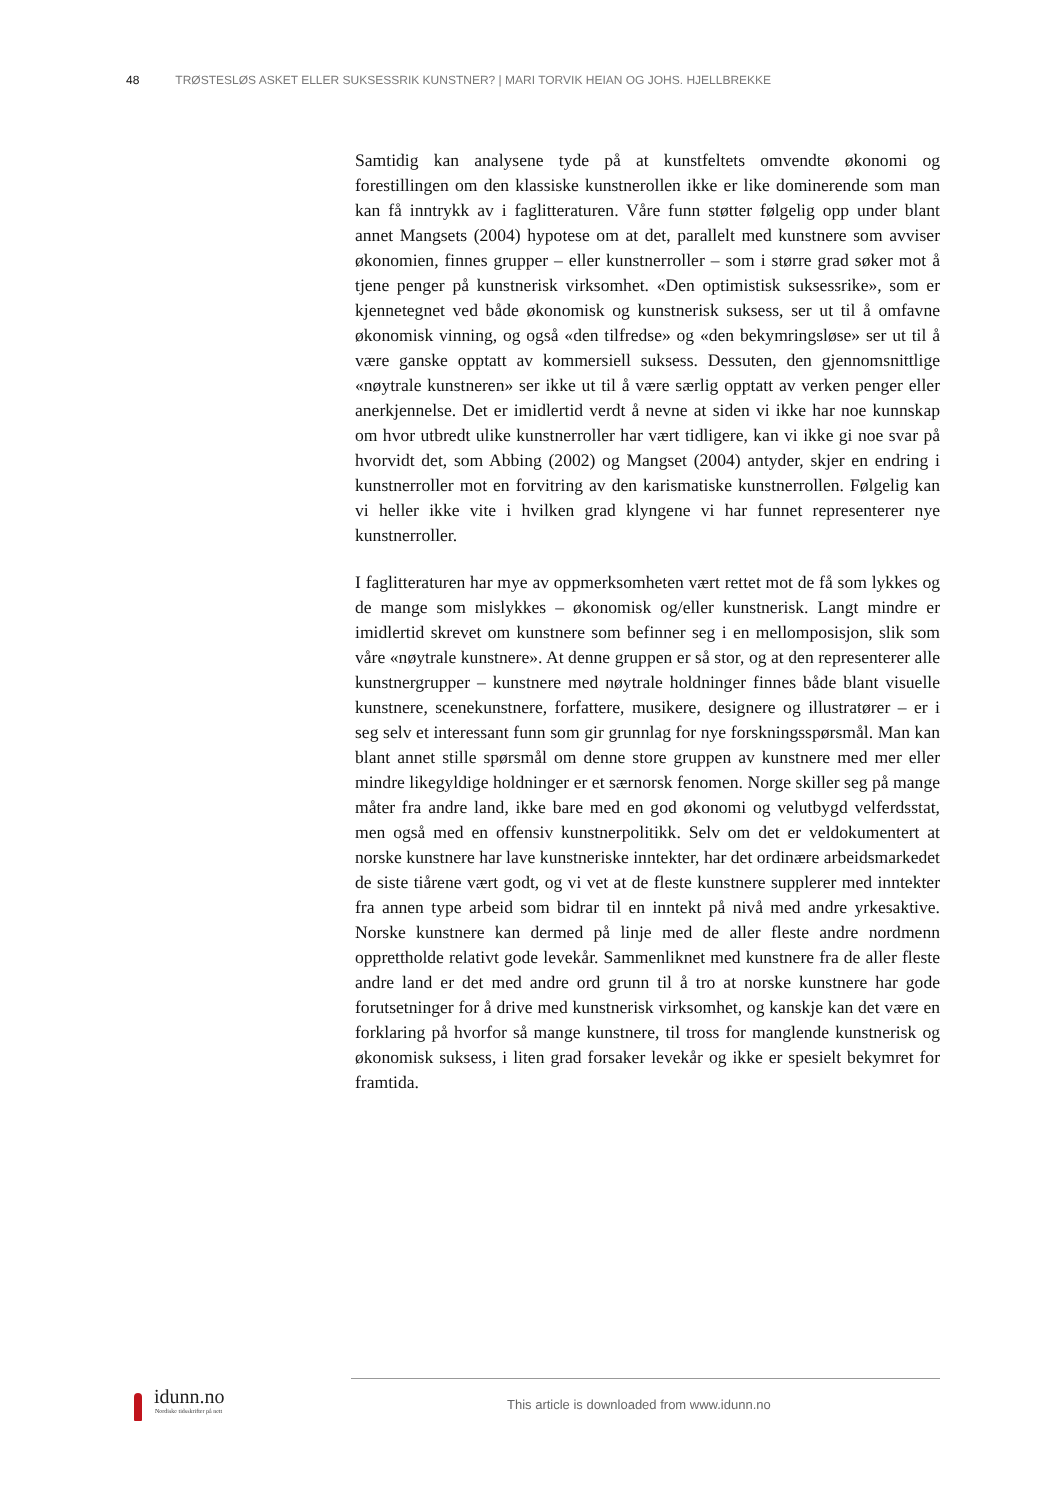48 TRØSTESLØS ASKET ELLER SUKSESSRIK KUNSTNER? | MARI TORVIK HEIAN OG JOHS. HJELLBREKKE
Samtidig kan analysene tyde på at kunstfeltets omvendte økonomi og forestillingen om den klassiske kunstnerollen ikke er like dominerende som man kan få inntrykk av i faglitteraturen. Våre funn støtter følgelig opp under blant annet Mangsets (2004) hypotese om at det, parallelt med kunstnere som avviser økonomien, finnes grupper – eller kunstnerroller – som i større grad søker mot å tjene penger på kunstnerisk virksomhet. «Den optimistisk suksessrike», som er kjennetegnet ved både økonomisk og kunstnerisk suksess, ser ut til å omfavne økonomisk vinning, og også «den tilfredse» og «den bekymringsløse» ser ut til å være ganske opptatt av kommersiell suksess. Dessuten, den gjennomsnittlige «nøytrale kunstneren» ser ikke ut til å være særlig opptatt av verken penger eller anerkjennelse. Det er imidlertid verdt å nevne at siden vi ikke har noe kunnskap om hvor utbredt ulike kunstnerroller har vært tidligere, kan vi ikke gi noe svar på hvorvidt det, som Abbing (2002) og Mangset (2004) antyder, skjer en endring i kunstnerroller mot en forvitring av den karismatiske kunstnerrollen. Følgelig kan vi heller ikke vite i hvilken grad klyngene vi har funnet representerer nye kunstnerroller.
I faglitteraturen har mye av oppmerksomheten vært rettet mot de få som lykkes og de mange som mislykkes – økonomisk og/eller kunstnerisk. Langt mindre er imidlertid skrevet om kunstnere som befinner seg i en mellomposisjon, slik som våre «nøytrale kunstnere». At denne gruppen er så stor, og at den representerer alle kunstnergrupper – kunstnere med nøytrale holdninger finnes både blant visuelle kunstnere, scenekunstnere, forfattere, musikere, designere og illustratører – er i seg selv et interessant funn som gir grunnlag for nye forskningsspørsmål. Man kan blant annet stille spørsmål om denne store gruppen av kunstnere med mer eller mindre likegyldige holdninger er et særnorsk fenomen. Norge skiller seg på mange måter fra andre land, ikke bare med en god økonomi og velutbygd velferdsstat, men også med en offensiv kunstnerpolitikk. Selv om det er veldokumentert at norske kunstnere har lave kunstneriske inntekter, har det ordinære arbeidsmarkedet de siste tiårene vært godt, og vi vet at de fleste kunstnere supplerer med inntekter fra annen type arbeid som bidrar til en inntekt på nivå med andre yrkesaktive. Norske kunstnere kan dermed på linje med de aller fleste andre nordmenn opprettholde relativt gode levekår. Sammenliknet med kunstnere fra de aller fleste andre land er det med andre ord grunn til å tro at norske kunstnere har gode forutsetninger for å drive med kunstnerisk virksomhet, og kanskje kan det være en forklaring på hvorfor så mange kunstnere, til tross for manglende kunstnerisk og økonomisk suksess, i liten grad forsaker levekår og ikke er spesielt bekymret for framtida.
idunn.no
Nordiske tidsskrifter på nett
This article is downloaded from www.idunn.no